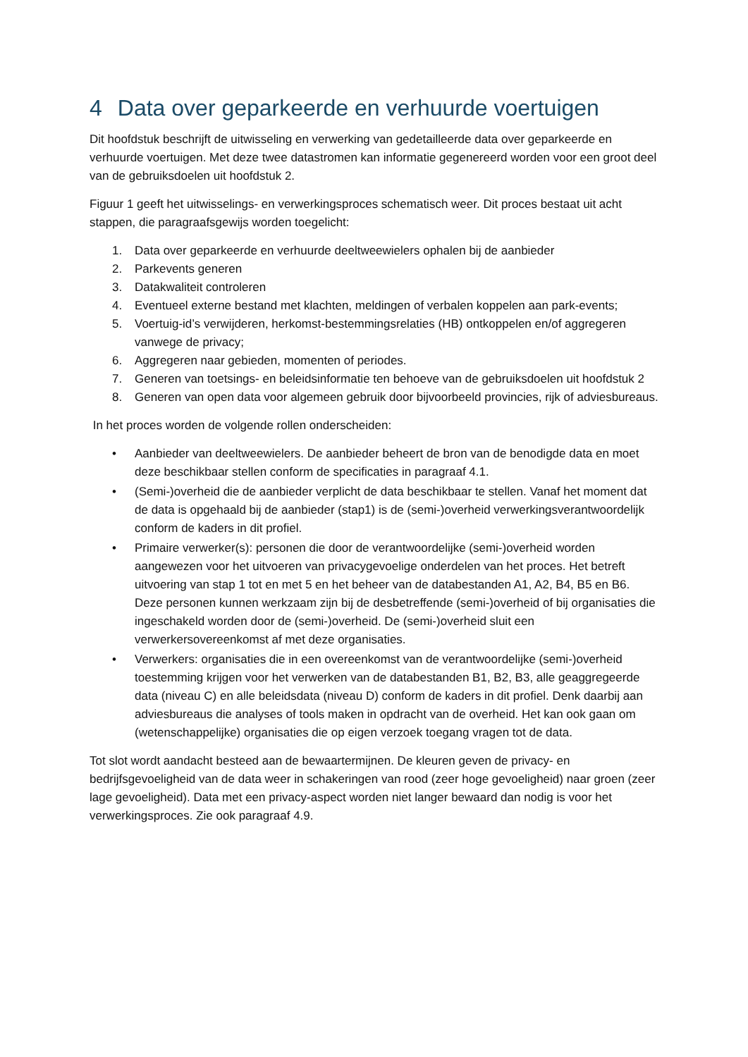4 Data over geparkeerde en verhuurde voertuigen
Dit hoofdstuk beschrijft de uitwisseling en verwerking van gedetailleerde data over geparkeerde en verhuurde voertuigen. Met deze twee datastromen kan informatie gegenereerd worden voor een groot deel van de gebruiksdoelen uit hoofdstuk 2.
Figuur 1 geeft het uitwisselings- en verwerkingsproces schematisch weer. Dit proces bestaat uit acht stappen, die paragraafsgewijs worden toegelicht:
1. Data over geparkeerde en verhuurde deeltweewielers ophalen bij de aanbieder
2. Parkevents generen
3. Datakwaliteit controleren
4. Eventueel externe bestand met klachten, meldingen of verbalen koppelen aan park-events;
5. Voertuig-id’s verwijderen, herkomst-bestemmingsrelaties (HB) ontkoppelen en/of aggregeren vanwege de privacy;
6. Aggregeren naar gebieden, momenten of periodes.
7. Generen van toetsings- en beleidsinformatie ten behoeve van de gebruiksdoelen uit hoofdstuk 2
8. Generen van open data voor algemeen gebruik door bijvoorbeeld provincies, rijk of adviesbureaus.
In het proces worden de volgende rollen onderscheiden:
• Aanbieder van deeltweewielers. De aanbieder beheert de bron van de benodigde data en moet deze beschikbaar stellen conform de specificaties in paragraaf 4.1.
• (Semi-)overheid die de aanbieder verplicht de data beschikbaar te stellen. Vanaf het moment dat de data is opgehaald bij de aanbieder (stap1) is de (semi-)overheid verwerkingsverantwoordelijk conform de kaders in dit profiel.
• Primaire verwerker(s): personen die door de verantwoordelijke (semi-)overheid worden aangewezen voor het uitvoeren van privacygevoelige onderdelen van het proces. Het betreft uitvoering van stap 1 tot en met 5 en het beheer van de databestanden A1, A2, B4, B5 en B6. Deze personen kunnen werkzaam zijn bij de desbetreffende (semi-)overheid of bij organisaties die ingeschakeld worden door de (semi-)overheid. De (semi-)overheid sluit een verwerkersovereenkomst af met deze organisaties.
• Verwerkers: organisaties die in een overeenkomst van de verantwoordelijke (semi-)overheid toestemming krijgen voor het verwerken van de databestanden B1, B2, B3, alle geaggregeerde data (niveau C) en alle beleidsdata (niveau D) conform de kaders in dit profiel. Denk daarbij aan adviesbureaus die analyses of tools maken in opdracht van de overheid. Het kan ook gaan om (wetenschappelijke) organisaties die op eigen verzoek toegang vragen tot de data.
Tot slot wordt aandacht besteed aan de bewaartermijnen. De kleuren geven de privacy- en bedrijfsgevoeligheid van de data weer in schakeringen van rood (zeer hoge gevoeligheid) naar groen (zeer lage gevoeligheid). Data met een privacy-aspect worden niet langer bewaard dan nodig is voor het verwerkingsproces. Zie ook paragraaf 4.9.